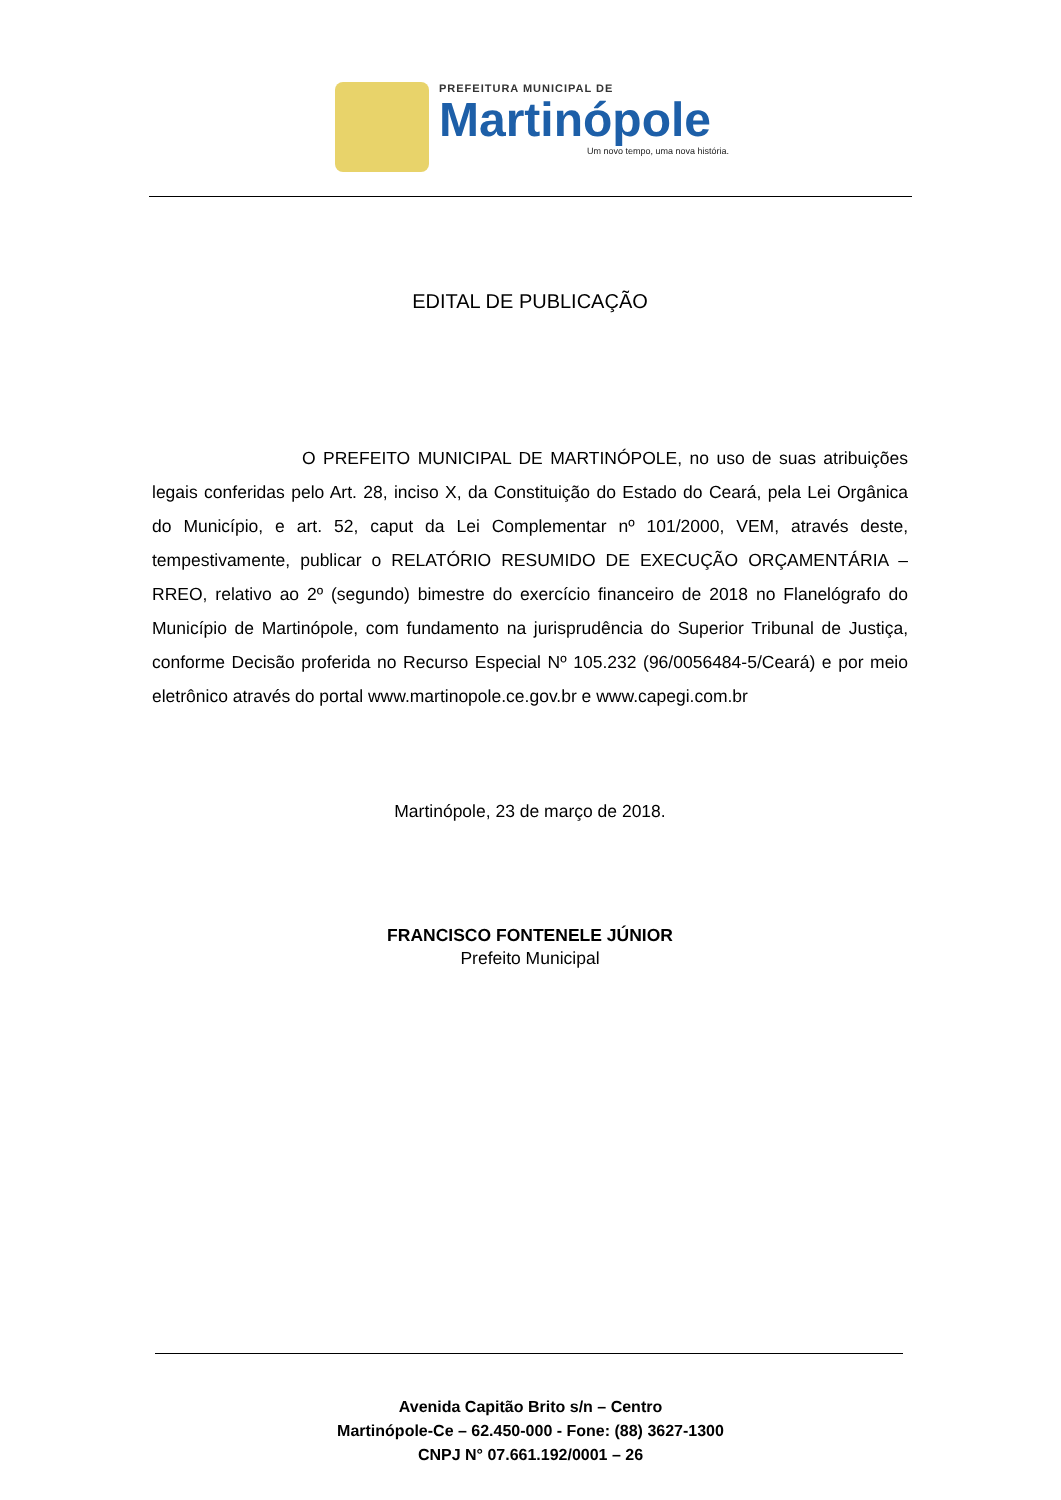PREFEITURA MUNICIPAL DE
Martinópole
Um novo tempo, uma nova história.
EDITAL DE PUBLICAÇÃO
O PREFEITO MUNICIPAL DE MARTINÓPOLE, no uso de suas atribuições legais conferidas pelo Art. 28, inciso X, da Constituição do Estado do Ceará, pela Lei Orgânica do Município, e art. 52, caput da Lei Complementar nº 101/2000, VEM, através deste, tempestivamente, publicar o RELATÓRIO RESUMIDO DE EXECUÇÃO ORÇAMENTÁRIA – RREO, relativo ao 2º (segundo) bimestre do exercício financeiro de 2018 no Flanelógrafo do Município de Martinópole, com fundamento na jurisprudência do Superior Tribunal de Justiça, conforme Decisão proferida no Recurso Especial Nº 105.232 (96/0056484-5/Ceará) e por meio eletrônico através do portal www.martinopole.ce.gov.br e www.capegi.com.br
Martinópole, 23 de março de 2018.
FRANCISCO FONTENELE JÚNIOR
Prefeito Municipal
Avenida Capitão Brito s/n – Centro
Martinópole-Ce – 62.450-000 - Fone: (88) 3627-1300
CNPJ N° 07.661.192/0001 – 26